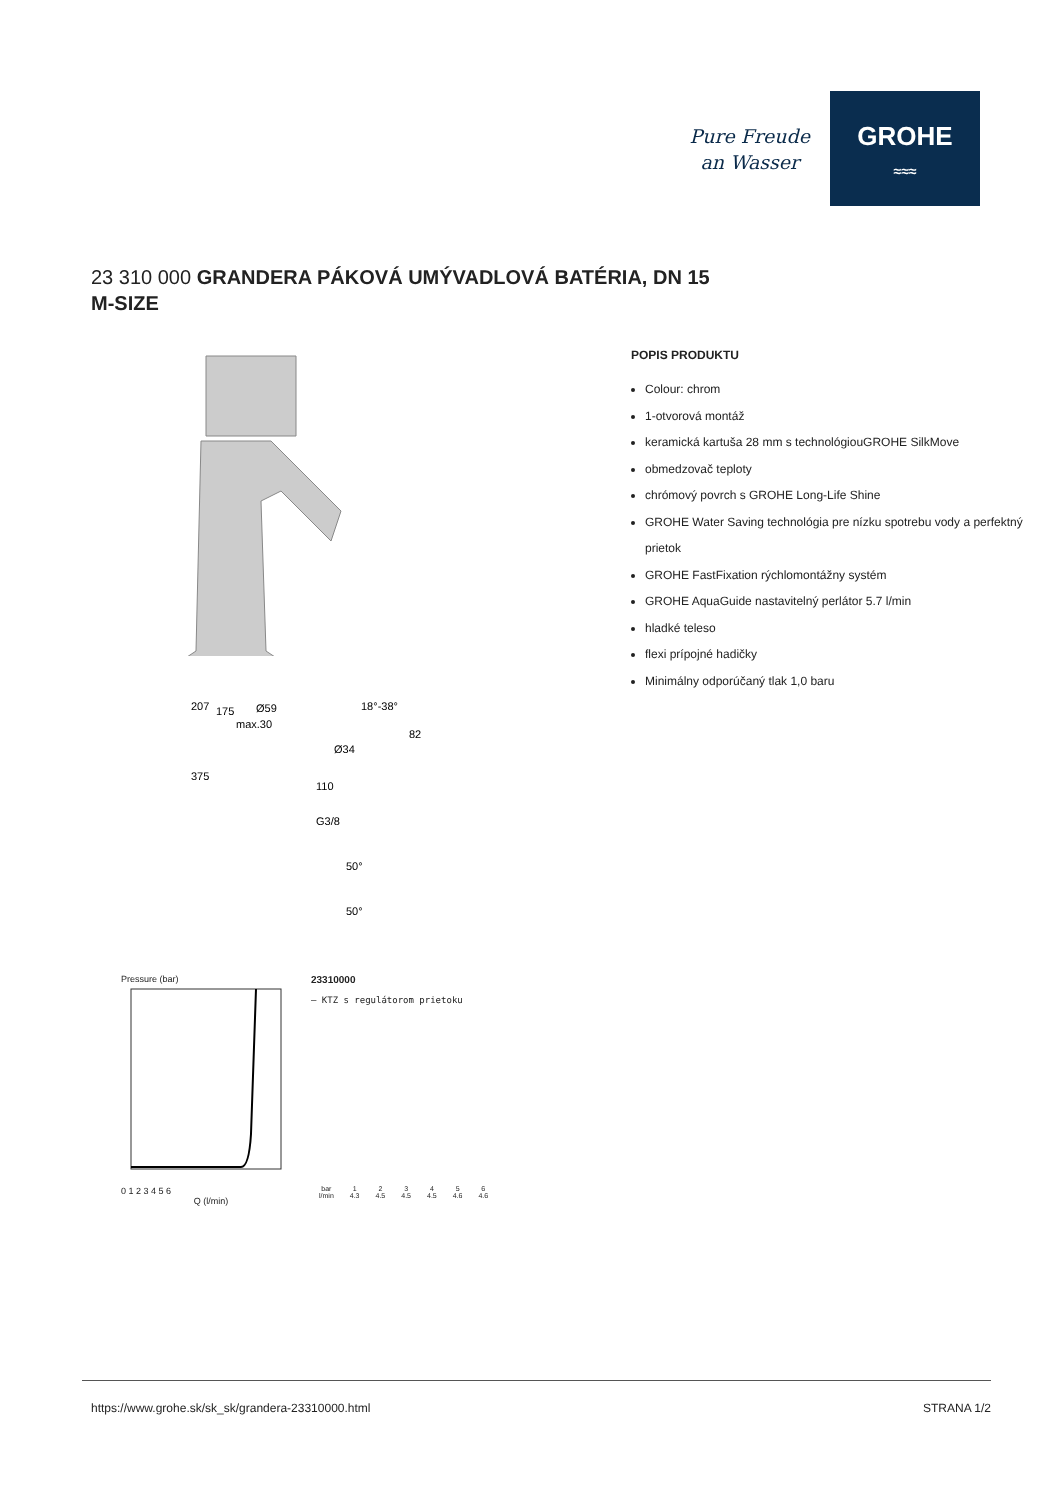Pure Freude
an Wasser
GROHE
≈≈≈
23 310 000 GRANDERA PÁKOVÁ UMÝVADLOVÁ BATÉRIA, DN 15
M-SIZE
207
175
Ø59
max.30
18°-38°
82
Ø34
375
110
G3/8
50°
50°
Pressure (bar)
0 1 2 3 4 5 6
Q (l/min)
23310000
— KTZ s regulátorom prietoku
| bar | 1 | 2 | 3 | 4 | 5 | 6 |
| --- | --- | --- | --- | --- | --- | --- |
| l/min | 4.3 | 4.5 | 4.5 | 4.5 | 4.6 | 4.6 |
POPIS PRODUKTU
Colour: chrom
1-otvorová montáž
keramická kartuša 28 mm s technológiouGROHE SilkMove
obmedzovač teploty
chrómový povrch s GROHE Long-Life Shine
GROHE Water Saving technológia pre nízku spotrebu vody a perfektný prietok
GROHE FastFixation rýchlomontážny systém
GROHE AquaGuide nastavitelný perlátor 5.7 l/min
hladké teleso
flexi prípojné hadičky
Minimálny odporúčaný tlak 1,0 baru
https://www.grohe.sk/sk_sk/grandera-23310000.html STRANA 1/2